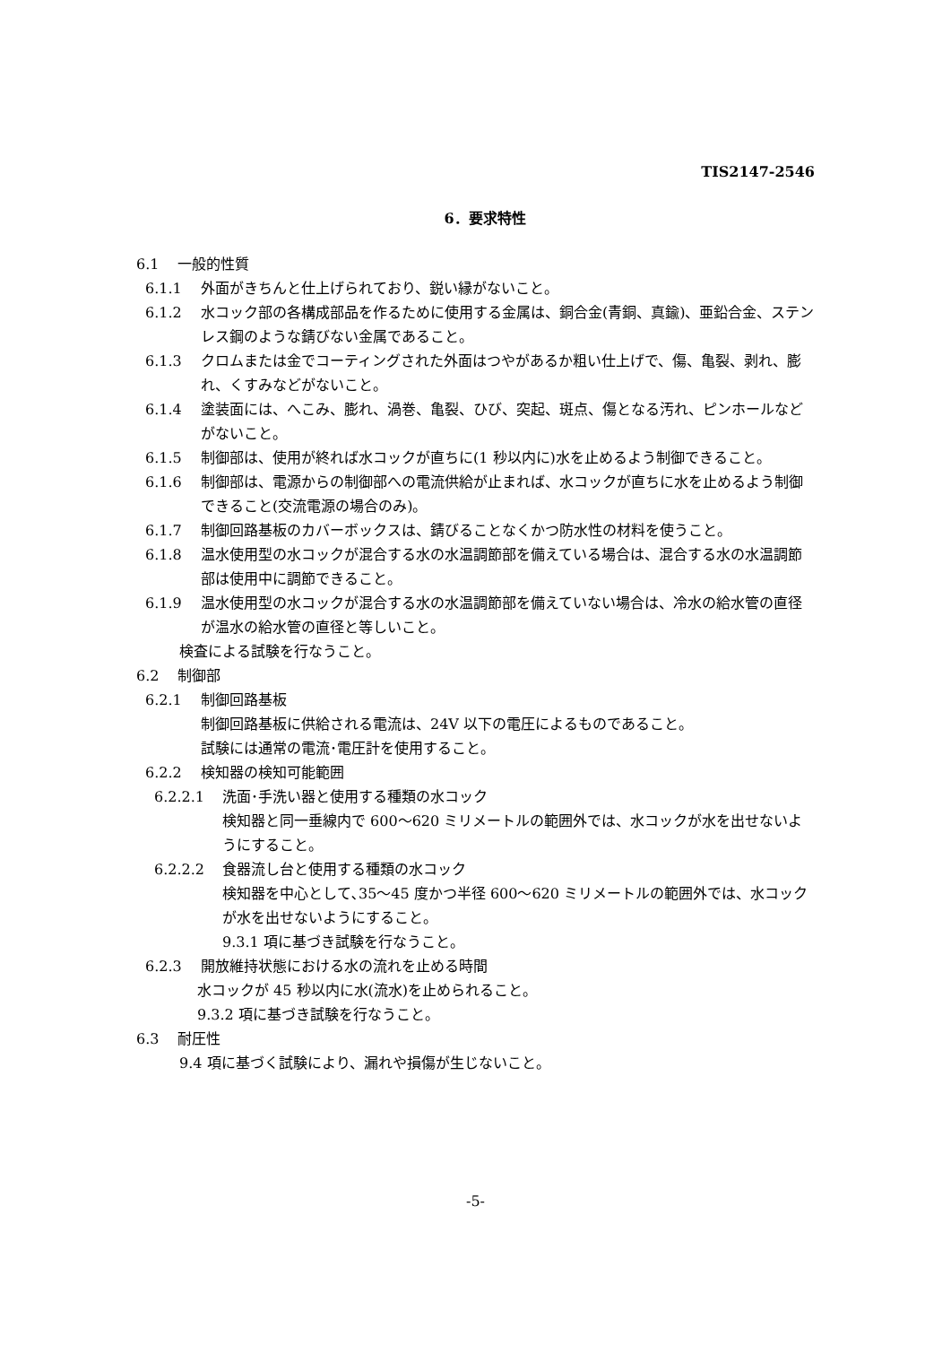TIS2147-2546
6．要求特性
6.1 一般的性質
6.1.1 外面がきちんと仕上げられており、鋭い縁がないこと。
6.1.2 水コック部の各構成部品を作るために使用する金属は、銅合金(青銅、真鍮)、亜鉛合金、ステンレス鋼のような錆びない金属であること。
6.1.3 クロムまたは金でコーティングされた外面はつやがあるか粗い仕上げで、傷、亀裂、剥れ、膨れ、くすみなどがないこと。
6.1.4 塗装面には、へこみ、膨れ、渦巻、亀裂、ひび、突起、斑点、傷となる汚れ、ピンホールなどがないこと。
6.1.5 制御部は、使用が終れば水コックが直ちに(1 秒以内に)水を止めるよう制御できること。
6.1.6 制御部は、電源からの制御部への電流供給が止まれば、水コックが直ちに水を止めるよう制御できること(交流電源の場合のみ)。
6.1.7 制御回路基板のカバーボックスは、錆びることなくかつ防水性の材料を使うこと。
6.1.8 温水使用型の水コックが混合する水の水温調節部を備えている場合は、混合する水の水温調節部は使用中に調節できること。
6.1.9 温水使用型の水コックが混合する水の水温調節部を備えていない場合は、冷水の給水管の直径が温水の給水管の直径と等しいこと。
検査による試験を行なうこと。
6.2 制御部
6.2.1 制御回路基板
制御回路基板に供給される電流は、24V 以下の電圧によるものであること。
試験には通常の電流･電圧計を使用すること。
6.2.2 検知器の検知可能範囲
6.2.2.1 洗面･手洗い器と使用する種類の水コック
検知器と同一垂線内で 600～620 ミリメートルの範囲外では、水コックが水を出せないようにすること。
6.2.2.2 食器流し台と使用する種類の水コック
検知器を中心として､35～45 度かつ半径 600～620 ミリメートルの範囲外では、水コックが水を出せないようにすること。
9.3.1 項に基づき試験を行なうこと。
6.2.3 開放維持状態における水の流れを止める時間
水コックが 45 秒以内に水(流水)を止められること。
9.3.2 項に基づき試験を行なうこと。
6.3 耐圧性
9.4 項に基づく試験により、漏れや損傷が生じないこと。
-5-